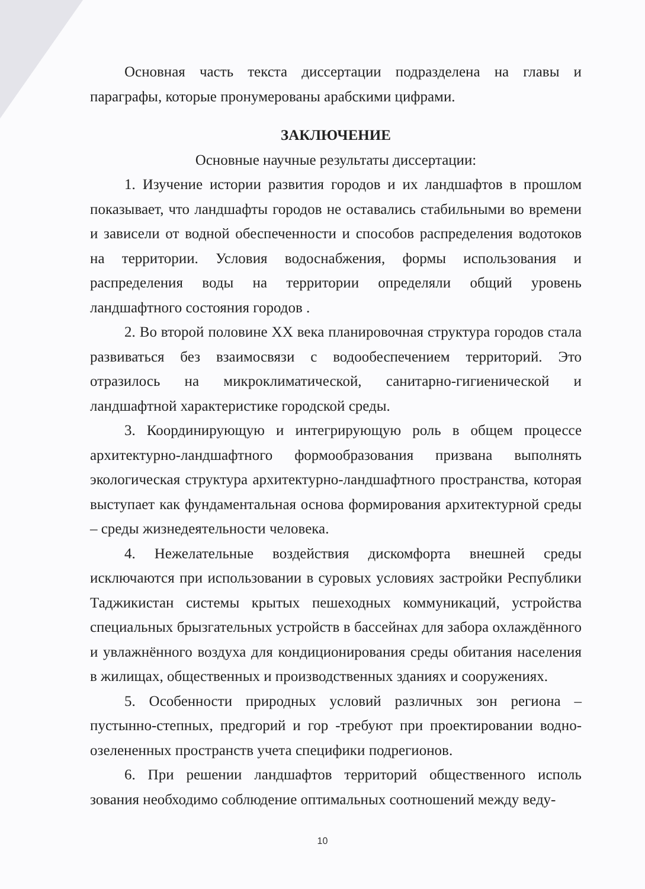Основная часть текста диссертации подразделена на главы и параграфы, которые пронумерованы арабскими цифрами.
ЗАКЛЮЧЕНИЕ
Основные научные результаты диссертации:
1. Изучение истории развития городов и их ландшафтов в прошлом показывает, что ландшафты городов не оставались стабильными во времени и зависели от водной обеспеченности и способов распределения водотоков на территории. Условия водоснабжения, формы использования и распределения воды на территории определяли общий уровень ландшафтного состояния городов .
2. Во второй половине XX века планировочная структура городов стала развиваться без взаимосвязи с водообеспечением территорий. Это отразилось на микроклиматической, санитарно-гигиенической и ландшафтной характеристике городской среды.
3. Координирующую и интегрирующую роль в общем процессе архитектурно-ландшафтного формообразования призвана выполнять экологическая структура архитектурно-ландшафтного пространства, которая выступает как фундаментальная основа формирования архитектурной среды – среды жизнедеятельности человека.
4. Нежелательные воздействия дискомфорта внешней среды исключаются при использовании в суровых условиях застройки Республики Таджикистан системы крытых пешеходных коммуникаций, устройства специальных брызгательных устройств в бассейнах для забора охлаждённого и увлажнённого воздуха для кондиционирования среды обитания населения в жилищах, общественных и производственных зданиях и сооружениях.
5. Особенности природных условий различных зон региона – пустынно-степных, предгорий и гор -требуют при проектировании водно-озелененных пространств учета специфики подрегионов.
6. При решении ландшафтов территорий общественного исполь зования необходимо соблюдение оптимальных соотношений между веду-
10